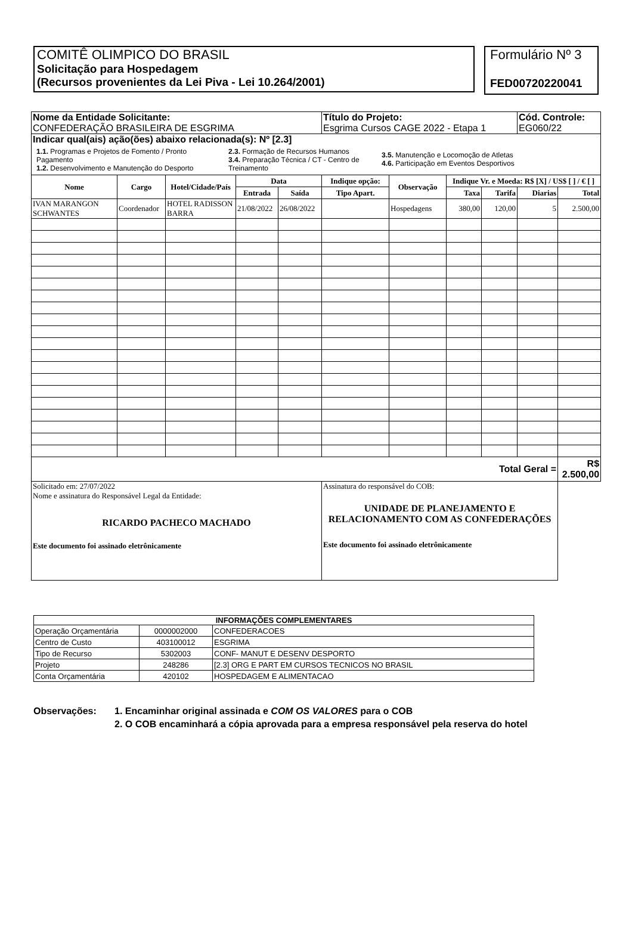COMITÊ OLIMPICO DO BRASIL
Solicitação para Hospedagem
(Recursos provenientes da Lei Piva - Lei 10.264/2001)
Formulário Nº 3
FED00720220041
| Nome da Entidade Solicitante: CONFEDERAÇÃO BRASILEIRA DE ESGRIMA | | | | | Título do Projeto: Esgrima Cursos CAGE 2022 - Etapa 1 | | | | Cód. Controle: EG060/22 | |
| Indicar qual(ais) ação(ões) abaixo relacionada(s): Nº [2.3] 1.1. Programas e Projetos de Fomento / Pronto Pagamento 1.2. Desenvolvimento e Manutenção do Desporto 2.3. Formação de Recursos Humanos 3.4. Preparação Técnica / CT - Centro de Treinamento 3.5. Manutenção e Locomoção de Atletas 4.6. Participação em Eventos Desportivos | | | | | | | | | | |
| Nome | Cargo | Hotel/Cidade/País | Data | | Indique opção: | Observação | Indique Vr. e Moeda: R$ [X] / US$ [ ] / € [ ] | | | |
| | | | Entrada | Saída | Tipo Apart. | | Taxa | Tarifa | Diarias | Total |
| IVAN MARANGON SCHWANTES | Coordenador | HOTEL RADISSON BARRA | 21/08/2022 | 26/08/2022 | | Hospedagens | 380,00 | 120,00 | 5 | 2.500,00 |
| Total Geral = | | | | | | | | | | R$ 2.500,00 |
| Solicitado em: 27/07/2022 Nome e assinatura do Responsável Legal da Entidade: RICARDO PACHECO MACHADO Este documento foi assinado eletrônicamente | | | | | Assinatura do responsável do COB: UNIDADE DE PLANEJAMENTO E RELACIONAMENTO COM AS CONFEDERAÇÕES Este documento foi assinado eletrônicamente | | | | | |
| INFORMAÇÕES COMPLEMENTARES | | |
| --- | --- | --- |
| Operação Orçamentária | 0000002000 | CONFEDERACOES |
| Centro de Custo | 403100012 | ESGRIMA |
| Tipo de Recurso | 5302003 | CONF- MANUT E DESENV DESPORTO |
| Projeto | 248286 | [2.3] ORG E PART EM CURSOS TECNICOS NO BRASIL |
| Conta Orçamentária | 420102 | HOSPEDAGEM E ALIMENTACAO |
Observações: 1. Encaminhar original assinada e COM OS VALORES para o COB
2. O COB encaminhará a cópia aprovada para a empresa responsável pela reserva do hotel